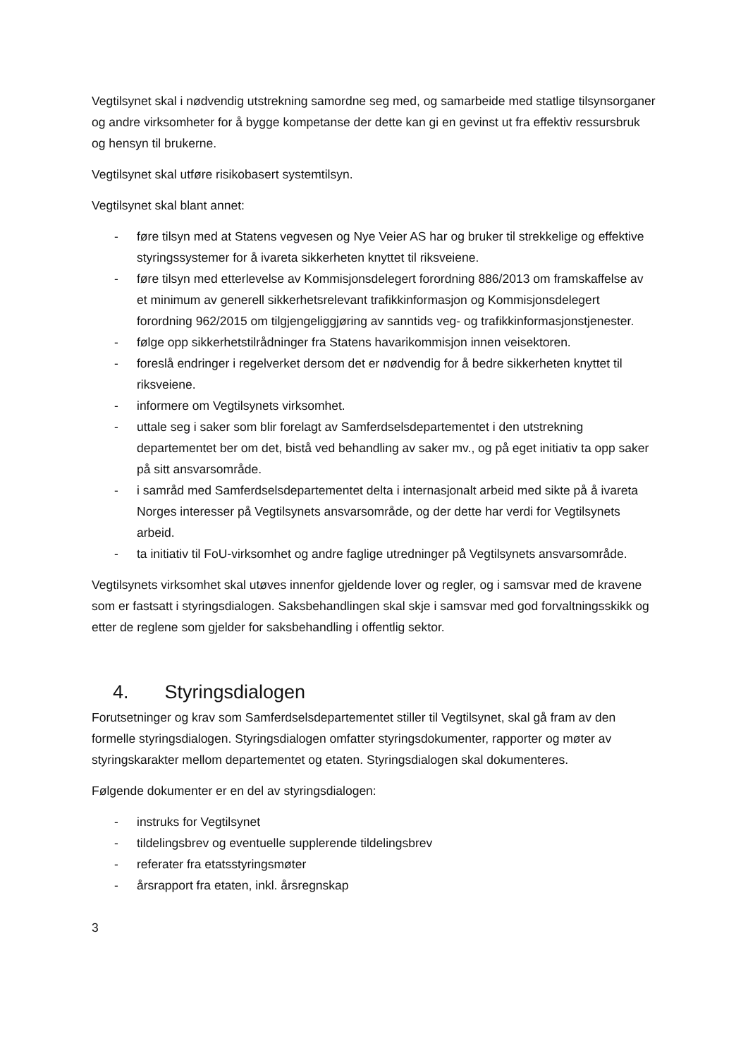Vegtilsynet skal i nødvendig utstrekning samordne seg med, og samarbeide med statlige tilsynsorganer og andre virksomheter for å bygge kompetanse der dette kan gi en gevinst ut fra effektiv ressursbruk og hensyn til brukerne.
Vegtilsynet skal utføre risikobasert systemtilsyn.
Vegtilsynet skal blant annet:
- føre tilsyn med at Statens vegvesen og Nye Veier AS har og bruker til strekkelige og effektive styringssystemer for å ivareta sikkerheten knyttet til riksveiene.
- føre tilsyn med etterlevelse av Kommisjonsdelegert forordning 886/2013 om framskaffelse av et minimum av generell sikkerhetsrelevant trafikkinformasjon og Kommisjonsdelegert forordning 962/2015 om tilgjengeliggjøring av sanntids veg- og trafikkinformasjonstjenester.
- følge opp sikkerhetstilrådninger fra Statens havarikommisjon innen veisektoren.
- foreslå endringer i regelverket dersom det er nødvendig for å bedre sikkerheten knyttet til riksveiene.
- informere om Vegtilsynets virksomhet.
- uttale seg i saker som blir forelagt av Samferdselsdepartementet i den utstrekning departementet ber om det, bistå ved behandling av saker mv., og på eget initiativ ta opp saker på sitt ansvarsområde.
- i samråd med Samferdselsdepartementet delta i internasjonalt arbeid med sikte på å ivareta Norges interesser på Vegtilsynets ansvarsområde, og der dette har verdi for Vegtilsynets arbeid.
- ta initiativ til FoU-virksomhet og andre faglige utredninger på Vegtilsynets ansvarsområde.
Vegtilsynets virksomhet skal utøves innenfor gjeldende lover og regler, og i samsvar med de kravene som er fastsatt i styringsdialogen. Saksbehandlingen skal skje i samsvar med god forvaltningsskikk og etter de reglene som gjelder for saksbehandling i offentlig sektor.
4. Styringsdialogen
Forutsetninger og krav som Samferdselsdepartementet stiller til Vegtilsynet, skal gå fram av den formelle styringsdialogen. Styringsdialogen omfatter styringsdokumenter, rapporter og møter av styringskarakter mellom departementet og etaten. Styringsdialogen skal dokumenteres.
Følgende dokumenter er en del av styringsdialogen:
- instruks for Vegtilsynet
- tildelingsbrev og eventuelle supplerende tildelingsbrev
- referater fra etatsstyringsmøter
- årsrapport fra etaten, inkl. årsregnskap
3